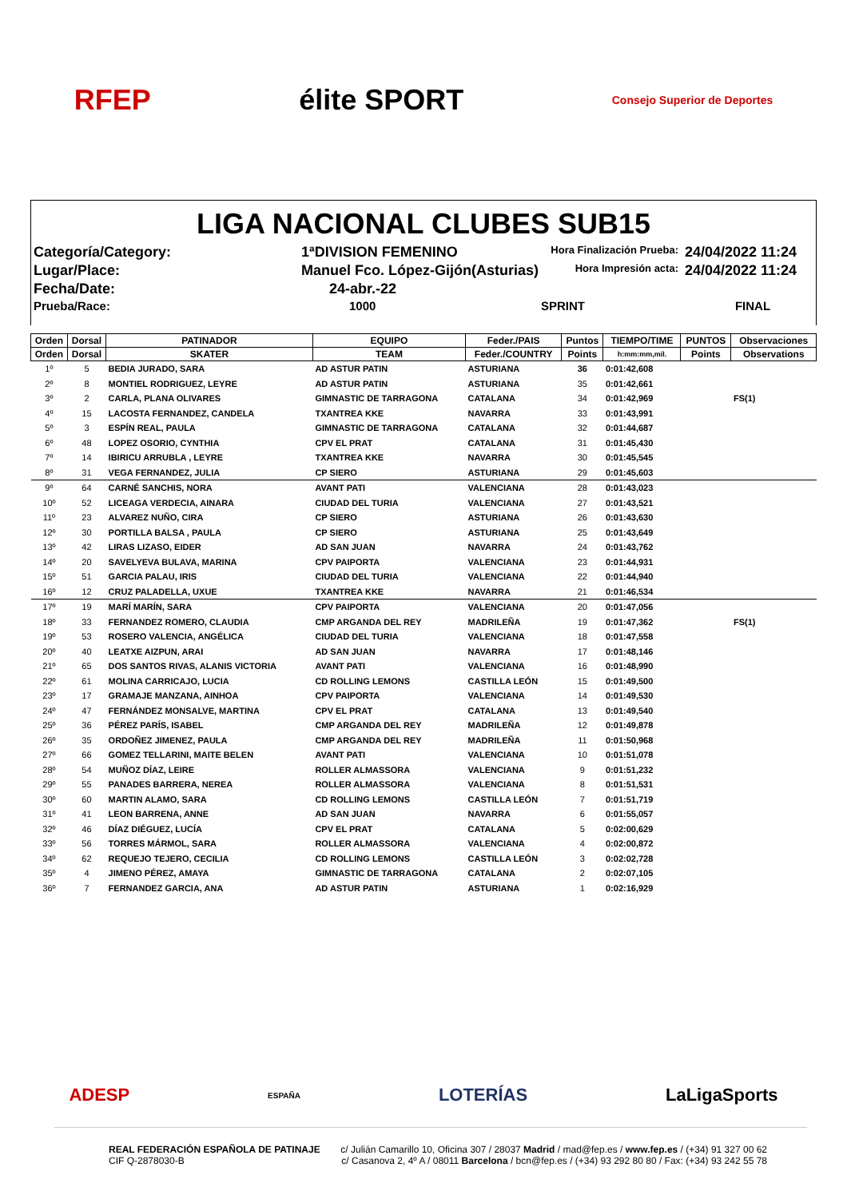RFEP élite SPORT Consejo Superior de Deportes
LIGA NACIONAL CLUBES SUB15
Categoría/Category:
1ªDIVISION FEMENINO
Hora Finalización Prueba:
24/04/2022 11:24
Lugar/Place:
Manuel Fco. López-Gijón(Asturias)
Hora Impresión acta:
24/04/2022 11:24
Fecha/Date:
24-abr.-22
Prueba/Race:
1000
SPRINT
FINAL
| Orden | Dorsal | PATINADOR | EQUIPO | Feder./PAIS | Puntos | TIEMPO/TIME | PUNTOS | Observaciones |
| --- | --- | --- | --- | --- | --- | --- | --- | --- |
| Orden | Dorsal | SKATER | TEAM | Feder./COUNTRY | Points | h:mm:mm,mil. | Points | Observations |
| 1º | 5 | BEDIA JURADO, SARA | AD ASTUR PATIN | ASTURIANA | 36 | 0:01:42,608 | | |
| 2º | 8 | MONTIEL RODRIGUEZ, LEYRE | AD ASTUR PATIN | ASTURIANA | 35 | 0:01:42,661 | | |
| 3º | 2 | CARLA, PLANA OLIVARES | GIMNASTIC DE TARRAGONA | CATALANA | 34 | 0:01:42,969 | | FS(1) |
| 4º | 15 | LACOSTA FERNANDEZ, CANDELA | TXANTREA KKE | NAVARRA | 33 | 0:01:43,991 | | |
| 5º | 3 | ESPÍN REAL, PAULA | GIMNASTIC DE TARRAGONA | CATALANA | 32 | 0:01:44,687 | | |
| 6º | 48 | LOPEZ OSORIO, CYNTHIA | CPV EL PRAT | CATALANA | 31 | 0:01:45,430 | | |
| 7º | 14 | IBIRICU ARRUBLA , LEYRE | TXANTREA KKE | NAVARRA | 30 | 0:01:45,545 | | |
| 8º | 31 | VEGA FERNANDEZ, JULIA | CP SIERO | ASTURIANA | 29 | 0:01:45,603 | | |
| 9º | 64 | CARNÉ SANCHIS, NORA | AVANT PATI | VALENCIANA | 28 | 0:01:43,023 | | |
| 10º | 52 | LICEAGA VERDECIA, AINARA | CIUDAD DEL TURIA | VALENCIANA | 27 | 0:01:43,521 | | |
| 11º | 23 | ALVAREZ NUÑO, CIRA | CP SIERO | ASTURIANA | 26 | 0:01:43,630 | | |
| 12º | 30 | PORTILLA BALSA , PAULA | CP SIERO | ASTURIANA | 25 | 0:01:43,649 | | |
| 13º | 42 | LIRAS LIZASO, EIDER | AD SAN JUAN | NAVARRA | 24 | 0:01:43,762 | | |
| 14º | 20 | SAVELYEVA BULAVA, MARINA | CPV PAIPORTA | VALENCIANA | 23 | 0:01:44,931 | | |
| 15º | 51 | GARCIA PALAU, IRIS | CIUDAD DEL TURIA | VALENCIANA | 22 | 0:01:44,940 | | |
| 16º | 12 | CRUZ PALADELLA, UXUE | TXANTREA KKE | NAVARRA | 21 | 0:01:46,534 | | |
| 17º | 19 | MARÍ MARÍN, SARA | CPV PAIPORTA | VALENCIANA | 20 | 0:01:47,056 | | |
| 18º | 33 | FERNANDEZ ROMERO, CLAUDIA | CMP ARGANDA DEL REY | MADRILEÑA | 19 | 0:01:47,362 | | FS(1) |
| 19º | 53 | ROSERO VALENCIA, ANGÉLICA | CIUDAD DEL TURIA | VALENCIANA | 18 | 0:01:47,558 | | |
| 20º | 40 | LEATXE AIZPUN, ARAI | AD SAN JUAN | NAVARRA | 17 | 0:01:48,146 | | |
| 21º | 65 | DOS SANTOS RIVAS, ALANIS VICTORIA | AVANT PATI | VALENCIANA | 16 | 0:01:48,990 | | |
| 22º | 61 | MOLINA CARRICAJO, LUCIA | CD ROLLING LEMONS | CASTILLA LEÓN | 15 | 0:01:49,500 | | |
| 23º | 17 | GRAMAJE MANZANA, AINHOA | CPV PAIPORTA | VALENCIANA | 14 | 0:01:49,530 | | |
| 24º | 47 | FERNÁNDEZ MONSALVE, MARTINA | CPV EL PRAT | CATALANA | 13 | 0:01:49,540 | | |
| 25º | 36 | PÉREZ PARÍS, ISABEL | CMP ARGANDA DEL REY | MADRILEÑA | 12 | 0:01:49,878 | | |
| 26º | 35 | ORDOÑEZ JIMENEZ, PAULA | CMP ARGANDA DEL REY | MADRILEÑA | 11 | 0:01:50,968 | | |
| 27º | 66 | GOMEZ TELLARINI, MAITE BELEN | AVANT PATI | VALENCIANA | 10 | 0:01:51,078 | | |
| 28º | 54 | MUÑOZ DÍAZ, LEIRE | ROLLER ALMASSORA | VALENCIANA | 9 | 0:01:51,232 | | |
| 29º | 55 | PANADES BARRERA, NEREA | ROLLER ALMASSORA | VALENCIANA | 8 | 0:01:51,531 | | |
| 30º | 60 | MARTIN ALAMO, SARA | CD ROLLING LEMONS | CASTILLA LEÓN | 7 | 0:01:51,719 | | |
| 31º | 41 | LEON BARRENA, ANNE | AD SAN JUAN | NAVARRA | 6 | 0:01:55,057 | | |
| 32º | 46 | DÍAZ DIÉGUEZ, LUCÍA | CPV EL PRAT | CATALANA | 5 | 0:02:00,629 | | |
| 33º | 56 | TORRES MÁRMOL, SARA | ROLLER ALMASSORA | VALENCIANA | 4 | 0:02:00,872 | | |
| 34º | 62 | REQUEJO TEJERO, CECILIA | CD ROLLING LEMONS | CASTILLA LEÓN | 3 | 0:02:02,728 | | |
| 35º | 4 | JIMENO PÉREZ, AMAYA | GIMNASTIC DE TARRAGONA | CATALANA | 2 | 0:02:07,105 | | |
| 36º | 7 | FERNANDEZ GARCIA, ANA | AD ASTUR PATIN | ASTURIANA | 1 | 0:02:16,929 | | |
ADESP ESPAÑA LOTERÍAS LaLigaSports
REAL FEDERACIÓN ESPAÑOLA DE PATINAJE
CIF Q-2878030-B
c/ Julián Camarillo 10, Oficina 307 / 28037 Madrid / mad@fep.es / www.fep.es / (+34) 91 327 00 62
c/ Casanova 2, 4º A / 08011 Barcelona / bcn@fep.es / (+34) 93 292 80 80 / Fax: (+34) 93 242 55 78